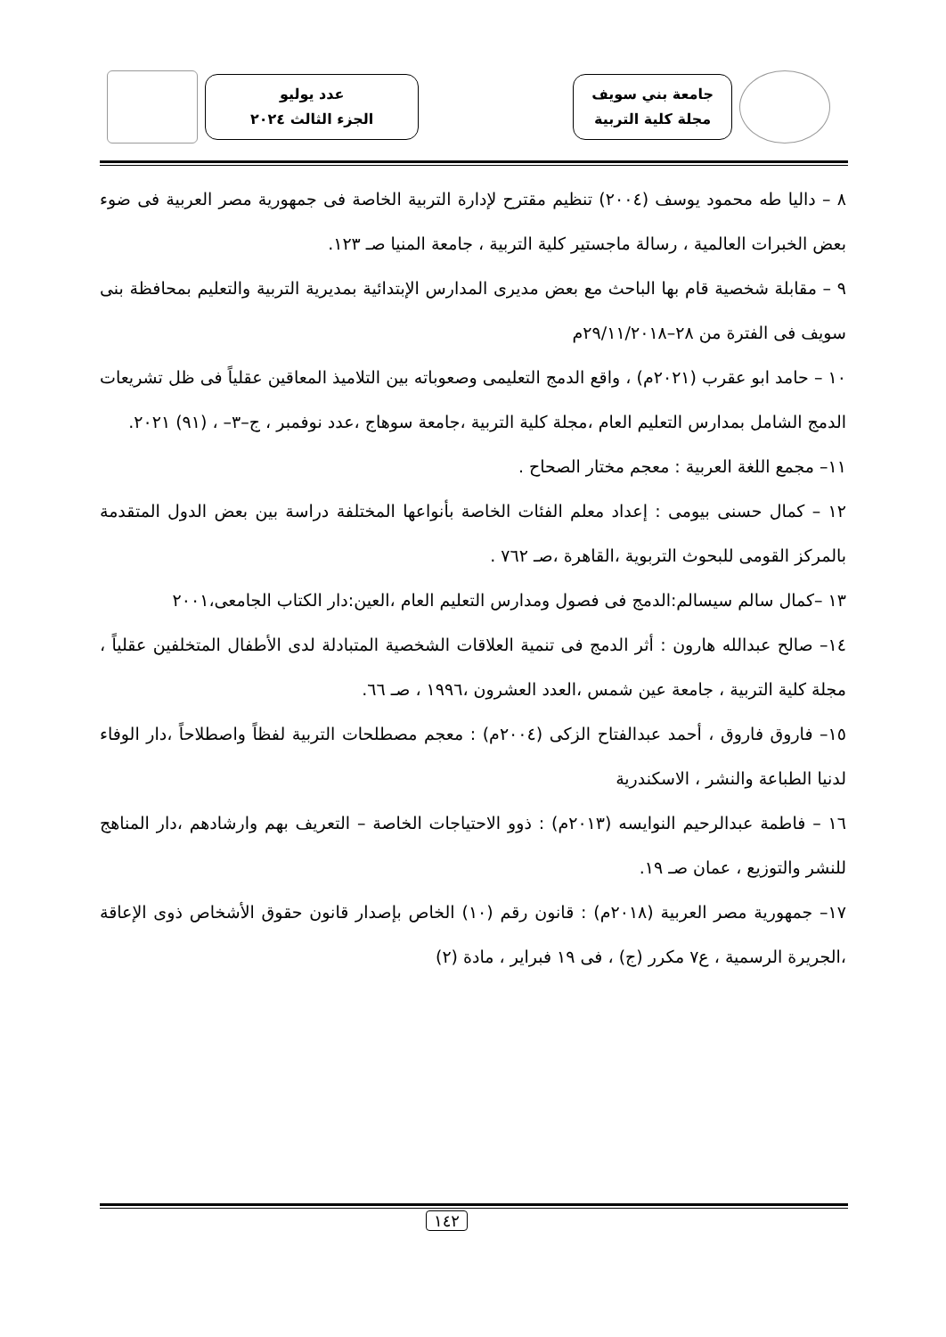جامعة بني سويف
مجلة كلية التربية
عدد يوليو
الجزء الثالث ٢٠٢٤
٨ – داليا طه محمود يوسف (٢٠٠٤) تنظيم مقترح لإدارة التربية الخاصة فى جمهورية مصر العربية فى ضوء بعض الخبرات العالمية ، رسالة ماجستير كلية التربية ، جامعة المنيا صـ ١٢٣.
٩ – مقابلة شخصية قام بها الباحث مع بعض مديرى المدارس الإبتدائية بمديرية التربية والتعليم بمحافظة بنى سويف فى الفترة من ٢٨–٢٩/١١/٢٠١٨م
١٠ – حامد ابو عقرب (٢٠٢١م) ، واقع الدمج التعليمى وصعوباته بين التلاميذ المعاقين عقلياً فى ظل تشريعات الدمج الشامل بمدارس التعليم العام ،مجلة كلية التربية ،جامعة سوهاج ،عدد نوفمبر ، ج–٣– ، (٩١) ٢٠٢١.
١١– مجمع اللغة العربية : معجم مختار الصحاح .
١٢ – كمال حسنى بيومى : إعداد معلم الفئات الخاصة بأنواعها المختلفة دراسة بين بعض الدول المتقدمة بالمركز القومى للبحوث التربوية ،القاهرة ،صـ ٧٦٢ .
١٣ –كمال سالم سيسالم:الدمج فى فصول ومدارس التعليم العام ،العين:دار الكتاب الجامعى،٢٠٠١
١٤– صالح عبدالله هارون : أثر الدمج فى تنمية العلاقات الشخصية المتبادلة لدى الأطفال المتخلفين عقلياً ، مجلة كلية التربية ، جامعة عين شمس ،العدد العشرون ،١٩٩٦ ، صـ ٦٦.
١٥– فاروق فاروق ، أحمد عبدالفتاح الزكى (٢٠٠٤م) : معجم مصطلحات التربية لفظاً واصطلاحاً ،دار الوفاء لدنيا الطباعة والنشر ، الاسكندرية
١٦ – فاطمة عبدالرحيم النوايسه (٢٠١٣م) : ذوو الاحتياجات الخاصة – التعريف بهم وارشادهم ،دار المناهج للنشر والتوزيع ، عمان صـ ١٩.
١٧– جمهورية مصر العربية (٢٠١٨م) : قانون رقم (١٠) الخاص بإصدار قانون حقوق الأشخاص ذوى الإعاقة ،الجريرة الرسمية ، ع٧ مكرر (ج) ، فى ١٩ فبراير ، مادة (٢)
١٤٢